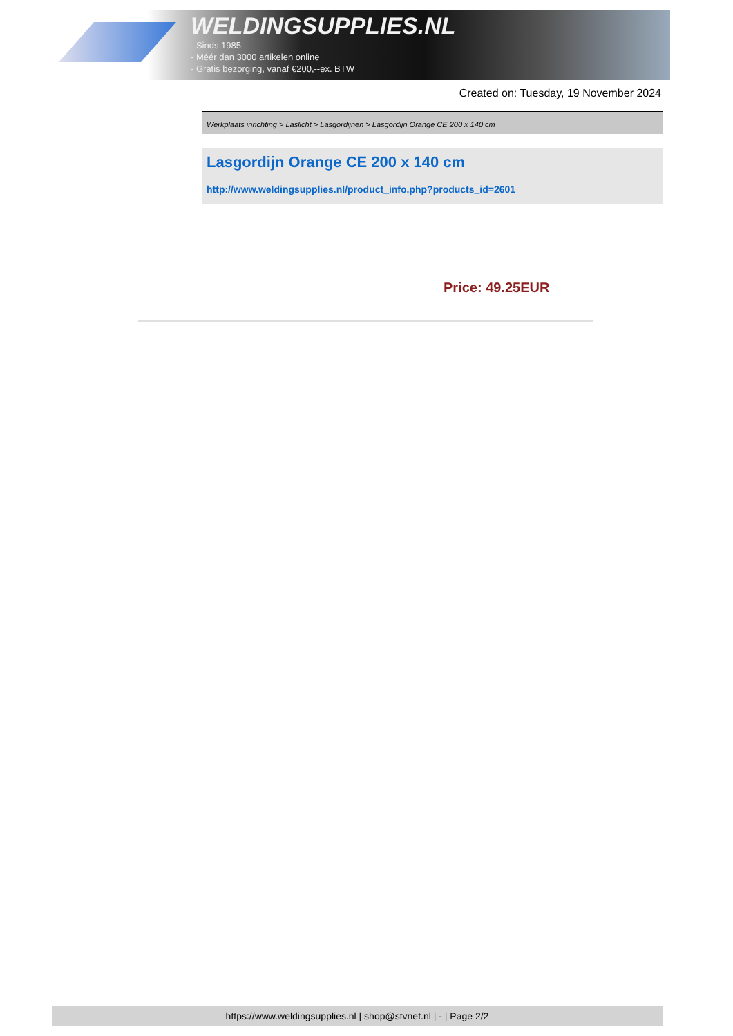WELDINGSUPPLIES.NL
- Sinds 1985
- Méér dan 3000 artikelen online
- Gratis bezorging, vanaf €200,--ex. BTW
Created on: Tuesday, 19 November 2024
Werkplaats inrichting > Laslicht > Lasgordijnen > Lasgordijn Orange CE 200 x 140 cm
Lasgordijn Orange CE 200 x 140 cm
http://www.weldingsupplies.nl/product_info.php?products_id=2601
Price: 49.25EUR
https://www.weldingsupplies.nl | shop@stvnet.nl | - | Page 2/2